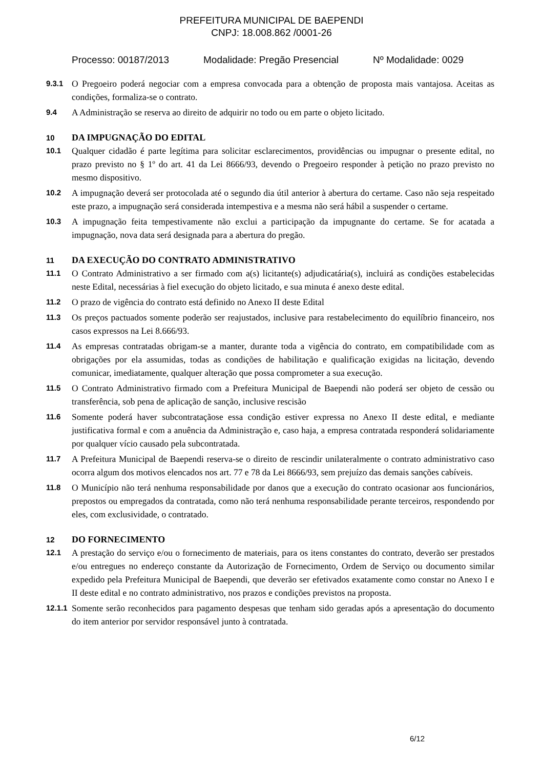PREFEITURA MUNICIPAL DE BAEPENDI
CNPJ: 18.008.862 /0001-26
Processo: 00187/2013 Modalidade: Pregão Presencial Nº Modalidade: 0029
9.3.1 O Pregoeiro poderá negociar com a empresa convocada para a obtenção de proposta mais vantajosa. Aceitas as condições, formaliza-se o contrato.
9.4 A Administração se reserva ao direito de adquirir no todo ou em parte o objeto licitado.
10 DA IMPUGNAÇÃO DO EDITAL
10.1 Qualquer cidadão é parte legítima para solicitar esclarecimentos, providências ou impugnar o presente edital, no prazo previsto no § 1º do art. 41 da Lei 8666/93, devendo o Pregoeiro responder à petição no prazo previsto no mesmo dispositivo.
10.2 A impugnação deverá ser protocolada até o segundo dia útil anterior à abertura do certame. Caso não seja respeitado este prazo, a impugnação será considerada intempestiva e a mesma não será hábil a suspender o certame.
10.3 A impugnação feita tempestivamente não exclui a participação da impugnante do certame. Se for acatada a impugnação, nova data será designada para a abertura do pregão.
11 DA EXECUÇÃO DO CONTRATO ADMINISTRATIVO
11.1 O Contrato Administrativo a ser firmado com a(s) licitante(s) adjudicatária(s), incluirá as condições estabelecidas neste Edital, necessárias à fiel execução do objeto licitado, e sua minuta é anexo deste edital.
11.2 O prazo de vigência do contrato está definido no Anexo II deste Edital
11.3 Os preços pactuados somente poderão ser reajustados, inclusive para restabelecimento do equilíbrio financeiro, nos casos expressos na Lei 8.666/93.
11.4 As empresas contratadas obrigam-se a manter, durante toda a vigência do contrato, em compatibilidade com as obrigações por ela assumidas, todas as condições de habilitação e qualificação exigidas na licitação, devendo comunicar, imediatamente, qualquer alteração que possa comprometer a sua execução.
11.5 O Contrato Administrativo firmado com a Prefeitura Municipal de Baependi não poderá ser objeto de cessão ou transferência, sob pena de aplicação de sanção, inclusive rescisão
11.6 Somente poderá haver subcontrataçãose essa condição estiver expressa no Anexo II deste edital, e mediante justificativa formal e com a anuência da Administração e, caso haja, a empresa contratada responderá solidariamente por qualquer vício causado pela subcontratada.
11.7 A Prefeitura Municipal de Baependi reserva-se o direito de rescindir unilateralmente o contrato administrativo caso ocorra algum dos motivos elencados nos art. 77 e 78 da Lei 8666/93, sem prejuízo das demais sanções cabíveis.
11.8 O Município não terá nenhuma responsabilidade por danos que a execução do contrato ocasionar aos funcionários, prepostos ou empregados da contratada, como não terá nenhuma responsabilidade perante terceiros, respondendo por eles, com exclusividade, o contratado.
12 DO FORNECIMENTO
12.1 A prestação do serviço e/ou o fornecimento de materiais, para os itens constantes do contrato, deverão ser prestados e/ou entregues no endereço constante da Autorização de Fornecimento, Ordem de Serviço ou documento similar expedido pela Prefeitura Municipal de Baependi, que deverão ser efetivados exatamente como constar no Anexo I e II deste edital e no contrato administrativo, nos prazos e condições previstos na proposta.
12.1.1 Somente serão reconhecidos para pagamento despesas que tenham sido geradas após a apresentação do documento do item anterior por servidor responsável junto à contratada.
6/12